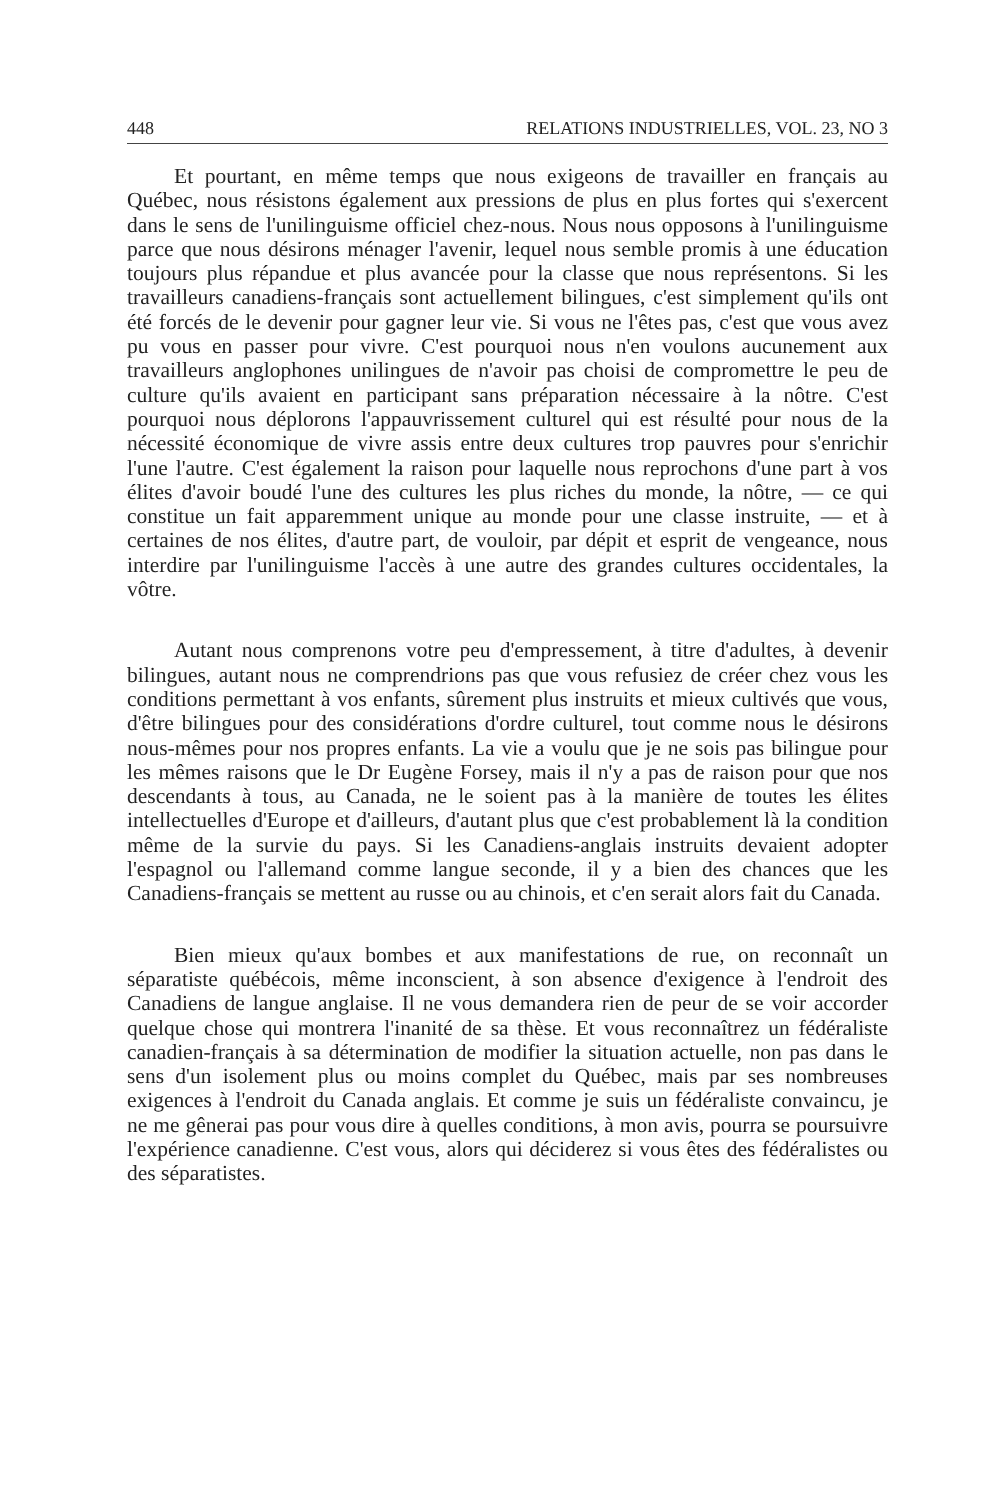448 RELATIONS INDUSTRIELLES, VOL. 23, NO 3
Et pourtant, en même temps que nous exigeons de travailler en français au Québec, nous résistons également aux pressions de plus en plus fortes qui s'exercent dans le sens de l'unilinguisme officiel chez-nous. Nous nous opposons à l'unilinguisme parce que nous désirons ménager l'avenir, lequel nous semble promis à une éducation toujours plus répandue et plus avancée pour la classe que nous représentons. Si les travailleurs canadiens-français sont actuellement bilingues, c'est simplement qu'ils ont été forcés de le devenir pour gagner leur vie. Si vous ne l'êtes pas, c'est que vous avez pu vous en passer pour vivre. C'est pourquoi nous n'en voulons aucunement aux travailleurs anglophones unilingues de n'avoir pas choisi de compromettre le peu de culture qu'ils avaient en participant sans préparation nécessaire à la nôtre. C'est pourquoi nous déplorons l'appauvrissement culturel qui est résulté pour nous de la nécessité économique de vivre assis entre deux cultures trop pauvres pour s'enrichir l'une l'autre. C'est également la raison pour laquelle nous reprochons d'une part à vos élites d'avoir boudé l'une des cultures les plus riches du monde, la nôtre, — ce qui constitue un fait apparemment unique au monde pour une classe instruite, — et à certaines de nos élites, d'autre part, de vouloir, par dépit et esprit de vengeance, nous interdire par l'unilinguisme l'accès à une autre des grandes cultures occidentales, la vôtre.
Autant nous comprenons votre peu d'empressement, à titre d'adultes, à devenir bilingues, autant nous ne comprendrions pas que vous refusiez de créer chez vous les conditions permettant à vos enfants, sûrement plus instruits et mieux cultivés que vous, d'être bilingues pour des considérations d'ordre culturel, tout comme nous le désirons nous-mêmes pour nos propres enfants. La vie a voulu que je ne sois pas bilingue pour les mêmes raisons que le Dr Eugène Forsey, mais il n'y a pas de raison pour que nos descendants à tous, au Canada, ne le soient pas à la manière de toutes les élites intellectuelles d'Europe et d'ailleurs, d'autant plus que c'est probablement là la condition même de la survie du pays. Si les Canadiens-anglais instruits devaient adopter l'espagnol ou l'allemand comme langue seconde, il y a bien des chances que les Canadiens-français se mettent au russe ou au chinois, et c'en serait alors fait du Canada.
Bien mieux qu'aux bombes et aux manifestations de rue, on reconnaît un séparatiste québécois, même inconscient, à son absence d'exigence à l'endroit des Canadiens de langue anglaise. Il ne vous demandera rien de peur de se voir accorder quelque chose qui montrera l'inanité de sa thèse. Et vous reconnaîtrez un fédéraliste canadien-français à sa détermination de modifier la situation actuelle, non pas dans le sens d'un isolement plus ou moins complet du Québec, mais par ses nombreuses exigences à l'endroit du Canada anglais. Et comme je suis un fédéraliste convaincu, je ne me gênerai pas pour vous dire à quelles conditions, à mon avis, pourra se poursuivre l'expérience canadienne. C'est vous, alors qui déciderez si vous êtes des fédéralistes ou des séparatistes.